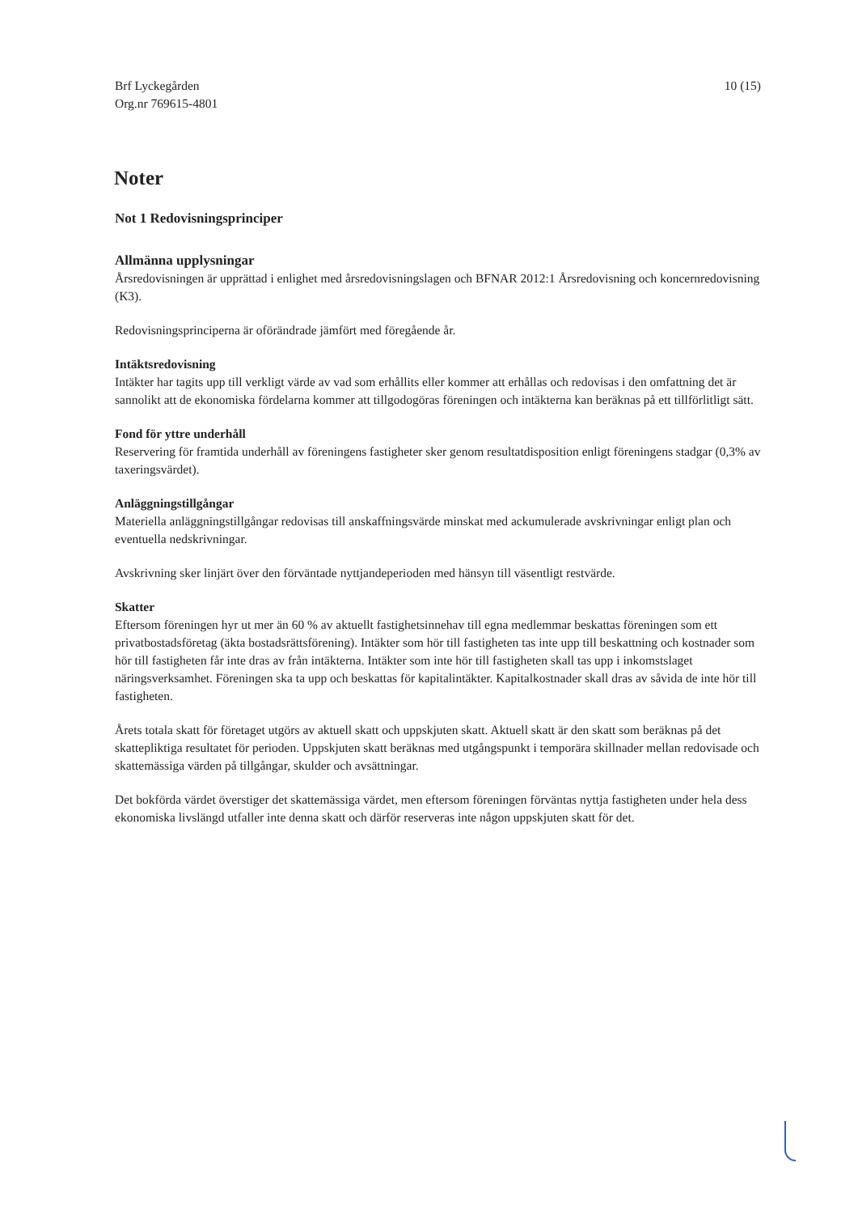Brf Lyckegården
Org.nr 769615-4801
10 (15)
Noter
Not 1 Redovisningsprinciper
Allmänna upplysningar
Årsredovisningen är upprättad i enlighet med årsredovisningslagen och BFNAR 2012:1 Årsredovisning och koncernredovisning (K3).
Redovisningsprinciperna är oförändrade jämfört med föregående år.
Intäktsredovisning
Intäkter har tagits upp till verkligt värde av vad som erhållits eller kommer att erhållas och redovisas i den omfattning det är sannolikt att de ekonomiska fördelarna kommer att tillgodogöras föreningen och intäkterna kan beräknas på ett tillförlitligt sätt.
Fond för yttre underhåll
Reservering för framtida underhåll av föreningens fastigheter sker genom resultatdisposition enligt föreningens stadgar (0,3% av taxeringsvärdet).
Anläggningstillgångar
Materiella anläggningstillgångar redovisas till anskaffningsvärde minskat med ackumulerade avskrivningar enligt plan och eventuella nedskrivningar.
Avskrivning sker linjärt över den förväntade nyttjandeperioden med hänsyn till väsentligt restvärde.
Skatter
Eftersom föreningen hyr ut mer än 60 % av aktuellt fastighetsinnehav till egna medlemmar beskattas föreningen som ett privatbostadsföretag (äkta bostadsrättsförening). Intäkter som hör till fastigheten tas inte upp till beskattning och kostnader som hör till fastigheten får inte dras av från intäkterna. Intäkter som inte hör till fastigheten skall tas upp i inkomstslaget näringsverksamhet. Föreningen ska ta upp och beskattas för kapitalintäkter. Kapitalkostnader skall dras av såvida de inte hör till fastigheten.
Årets totala skatt för företaget utgörs av aktuell skatt och uppskjuten skatt. Aktuell skatt är den skatt som beräknas på det skattepliktiga resultatet för perioden. Uppskjuten skatt beräknas med utgångspunkt i temporära skillnader mellan redovisade och skattemässiga värden på tillgångar, skulder och avsättningar.
Det bokförda värdet överstiger det skattemässiga värdet, men eftersom föreningen förväntas nyttja fastigheten under hela dess ekonomiska livslängd utfaller inte denna skatt och därför reserveras inte någon uppskjuten skatt för det.